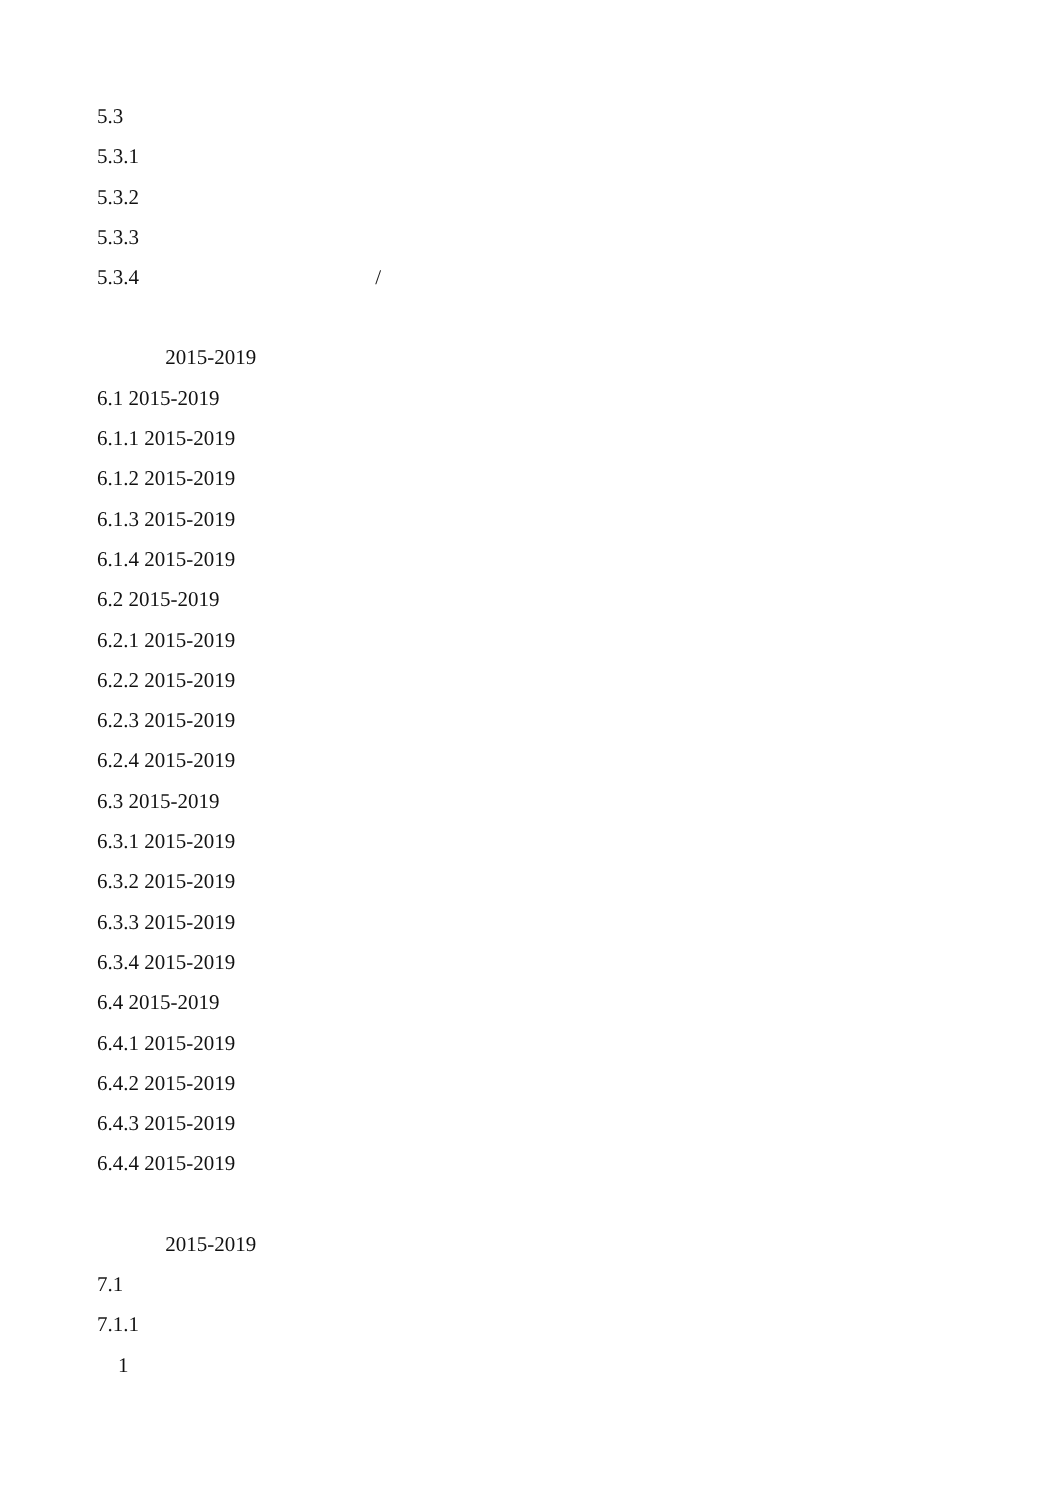5.3
5.3.1
5.3.2
5.3.3
5.3.4 /
2015-2019
6.1 2015-2019
6.1.1 2015-2019
6.1.2 2015-2019
6.1.3 2015-2019
6.1.4 2015-2019
6.2 2015-2019
6.2.1 2015-2019
6.2.2 2015-2019
6.2.3 2015-2019
6.2.4 2015-2019
6.3 2015-2019
6.3.1 2015-2019
6.3.2 2015-2019
6.3.3 2015-2019
6.3.4 2015-2019
6.4 2015-2019
6.4.1 2015-2019
6.4.2 2015-2019
6.4.3 2015-2019
6.4.4 2015-2019
2015-2019
7.1
7.1.1
1